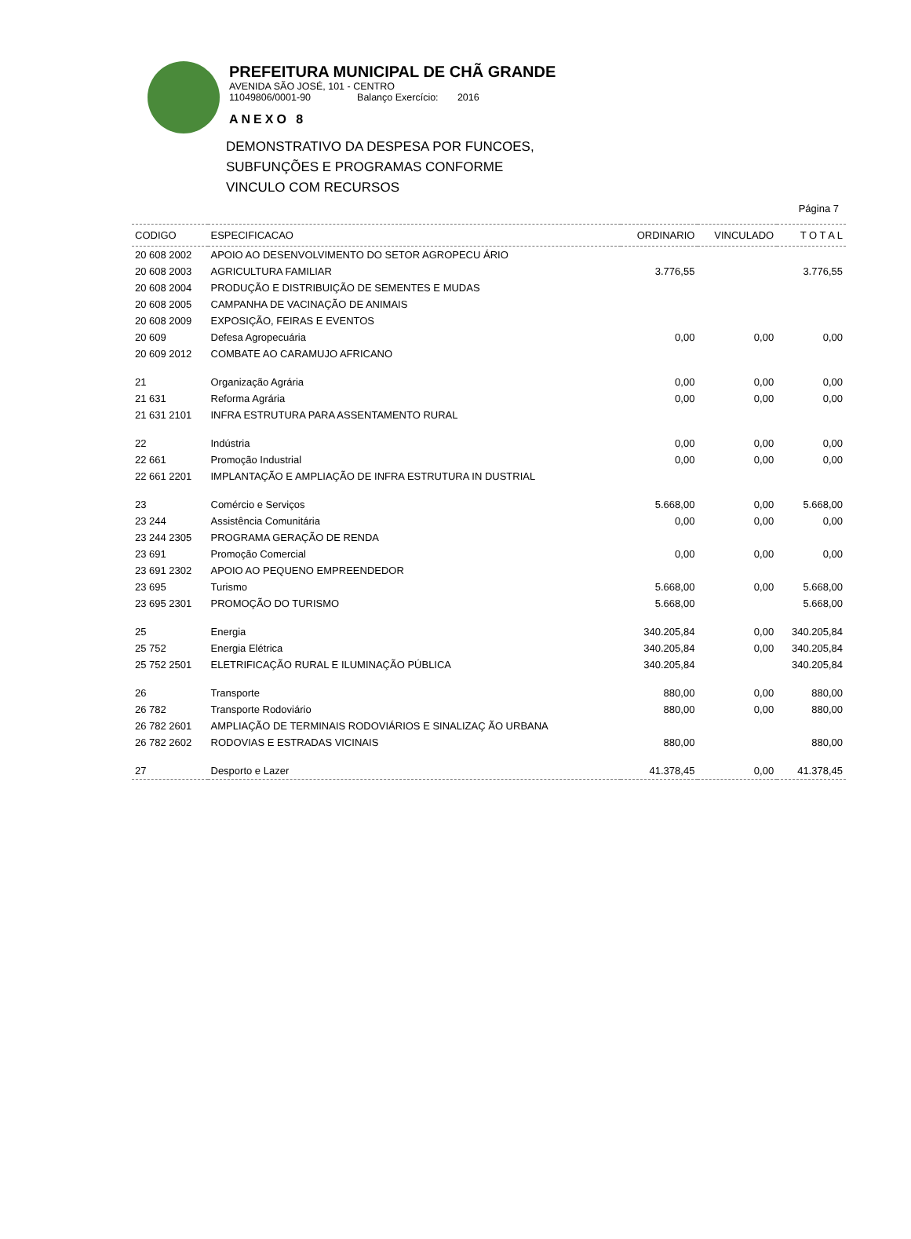PREFEITURA MUNICIPAL DE CHÃ GRANDE
AVENIDA SÃO JOSÉ, 101 - CENTRO
11049806/0001-90 Balanço Exercício: 2016
ANEXO 8
DEMONSTRATIVO DA DESPESA POR FUNCOES,
SUBFUNÇÕES E PROGRAMAS CONFORME
VINCULO COM RECURSOS
Página 7
| CODIGO | ESPECIFICACAO | ORDINARIO | VINCULADO | T O T A L |
| --- | --- | --- | --- | --- |
| 20 608 2002 | APOIO AO DESENVOLVIMENTO DO SETOR AGROPECU ÁRIO | | | |
| 20 608 2003 | AGRICULTURA FAMILIAR | 3.776,55 | | 3.776,55 |
| 20 608 2004 | PRODUÇÃO E DISTRIBUIÇÃO DE SEMENTES E MUDAS | | | |
| 20 608 2005 | CAMPANHA DE VACINAÇÃO DE ANIMAIS | | | |
| 20 608 2009 | EXPOSIÇÃO, FEIRAS E EVENTOS | | | |
| 20 609 | Defesa Agropecuária | 0,00 | 0,00 | 0,00 |
| 20 609 2012 | COMBATE AO CARAMUJO AFRICANO | | | |
| 21 | Organização Agrária | 0,00 | 0,00 | 0,00 |
| 21 631 | Reforma Agrária | 0,00 | 0,00 | 0,00 |
| 21 631 2101 | INFRA ESTRUTURA PARA ASSENTAMENTO RURAL | | | |
| 22 | Indústria | 0,00 | 0,00 | 0,00 |
| 22 661 | Promoção Industrial | 0,00 | 0,00 | 0,00 |
| 22 661 2201 | IMPLANTAÇÃO E AMPLIAÇÃO DE INFRA ESTRUTURA IN DUSTRIAL | | | |
| 23 | Comércio e Serviços | 5.668,00 | 0,00 | 5.668,00 |
| 23 244 | Assistência Comunitária | 0,00 | 0,00 | 0,00 |
| 23 244 2305 | PROGRAMA GERAÇÃO DE RENDA | | | |
| 23 691 | Promoção Comercial | 0,00 | 0,00 | 0,00 |
| 23 691 2302 | APOIO AO PEQUENO EMPREENDEDOR | | | |
| 23 695 | Turismo | 5.668,00 | 0,00 | 5.668,00 |
| 23 695 2301 | PROMOÇÃO DO TURISMO | 5.668,00 | | 5.668,00 |
| 25 | Energia | 340.205,84 | 0,00 | 340.205,84 |
| 25 752 | Energia Elétrica | 340.205,84 | 0,00 | 340.205,84 |
| 25 752 2501 | ELETRIFICAÇÃO RURAL E ILUMINAÇÃO PÚBLICA | 340.205,84 | | 340.205,84 |
| 26 | Transporte | 880,00 | 0,00 | 880,00 |
| 26 782 | Transporte Rodoviário | 880,00 | 0,00 | 880,00 |
| 26 782 2601 | AMPLIAÇÃO DE TERMINAIS RODOVIÁRIOS E SINALIZAÇ ÃO URBANA | | | |
| 26 782 2602 | RODOVIAS E ESTRADAS VICINAIS | 880,00 | | 880,00 |
| 27 | Desporto e Lazer | 41.378,45 | 0,00 | 41.378,45 |